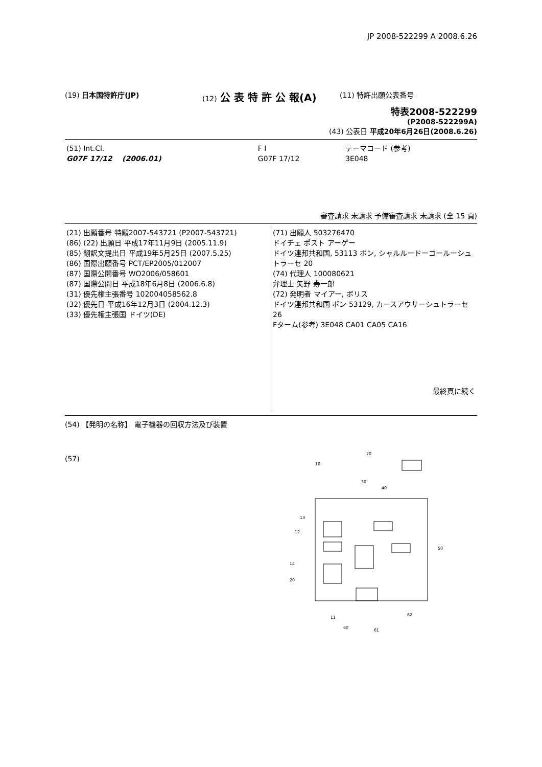JP 2008-522299 A 2008.6.26
(19) 日本国特許庁(JP) (12) 公 表 特 許 公 報(A)
(11) 特許出願公表番号
特表2008-522299
(P2008-522299A)
(43) 公表日 平成20年6月26日(2008.6.26)
| (51) Int.Cl. G07F 17/12 (2006.01) | F I G07F 17/12 | テーマコード (参考) 3E048 |
審査請求 未請求 予備審査請求 未請求 (全 15 頁)
| (21) 出願番号 特願2007-543721 (P2007-543721) (86) (22) 出願日 平成17年11月9日 (2005.11.9) (85) 翻訳文提出日 平成19年5月25日 (2007.5.25) (86) 国際出願番号 PCT/EP2005/012007 (87) 国際公開番号 WO2006/058601 (87) 国際公開日 平成18年6月8日 (2006.6.8) (31) 優先権主張番号 102004058562.8 (32) 優先日 平成16年12月3日 (2004.12.3) (33) 優先権主張国 ドイツ(DE) | (71) 出願人 503276470 ドイチェ ポスト アーゲー ドイツ連邦共和国, 53113 ボン, シャルルードーゴールーシュトラーセ 20 (74) 代理人 100080621 弁理士 矢野 寿一郎 (72) 発明者 マイアー, ボリス ドイツ連邦共和国 ボン 53129, カースアウサーシュトラーセ 26 Fターム(参考) 3E048 CA01 CA05 CA16 最終頁に続く |
(54) 【発明の名称】 電子機器の回収方法及び装置
(57)
70
10
30
40
13
12
50
14
20
11
62
60
61